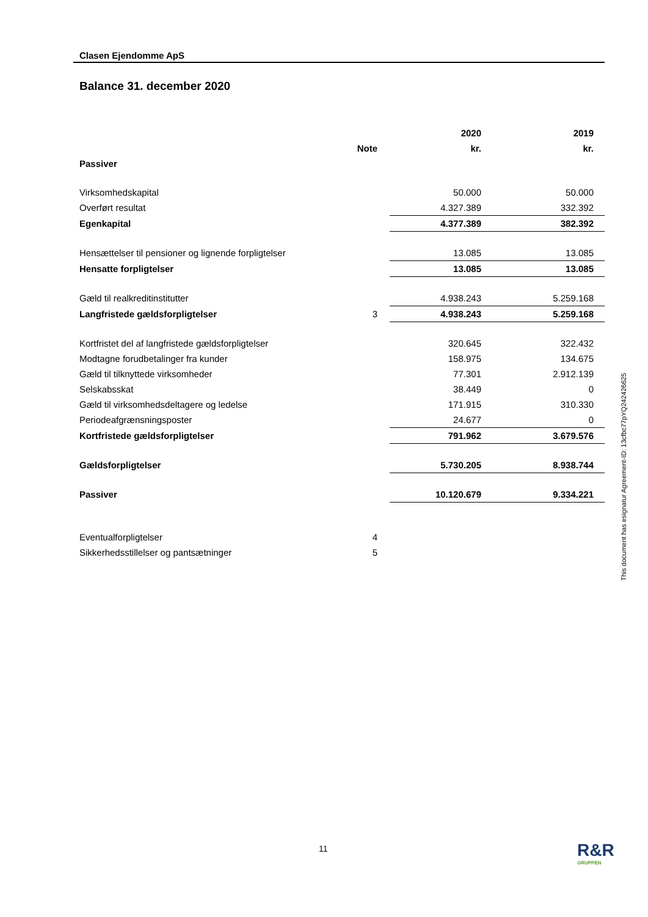Clasen Ejendomme ApS
Balance 31. december 2020
| | | 2020 | 2019 |
| | Note | kr. | kr. |
| Passiver | | | |
| Virksomhedskapital | | 50.000 | 50.000 |
| Overført resultat | | 4.327.389 | 332.392 |
| Egenkapital | | 4.377.389 | 382.392 |
| Hensættelser til pensioner og lignende forpligtelser | | 13.085 | 13.085 |
| Hensatte forpligtelser | | 13.085 | 13.085 |
| Gæld til realkreditinstitutter | | 4.938.243 | 5.259.168 |
| Langfristede gældsforpligtelser | 3 | 4.938.243 | 5.259.168 |
| Kortfristet del af langfristede gældsforpligtelser | | 320.645 | 322.432 |
| Modtagne forudbetalinger fra kunder | | 158.975 | 134.675 |
| Gæld til tilknyttede virksomheder | | 77.301 | 2.912.139 |
| Selskabsskat | | 38.449 | 0 |
| Gæld til virksomhedsdeltagere og ledelse | | 171.915 | 310.330 |
| Periodeafgrænsningsposter | | 24.677 | 0 |
| Kortfristede gældsforpligtelser | | 791.962 | 3.679.576 |
| Gældsforpligtelser | | 5.730.205 | 8.938.744 |
| Passiver | | 10.120.679 | 9.334.221 |
| Eventualforpligtelser | 4 | | |
| Sikkerhedsstillelser og pantsætninger | 5 | | |
This document has esignatur Agreement-ID: 13cfbc77pYQ242426625
11 R&R
GRUPPEN